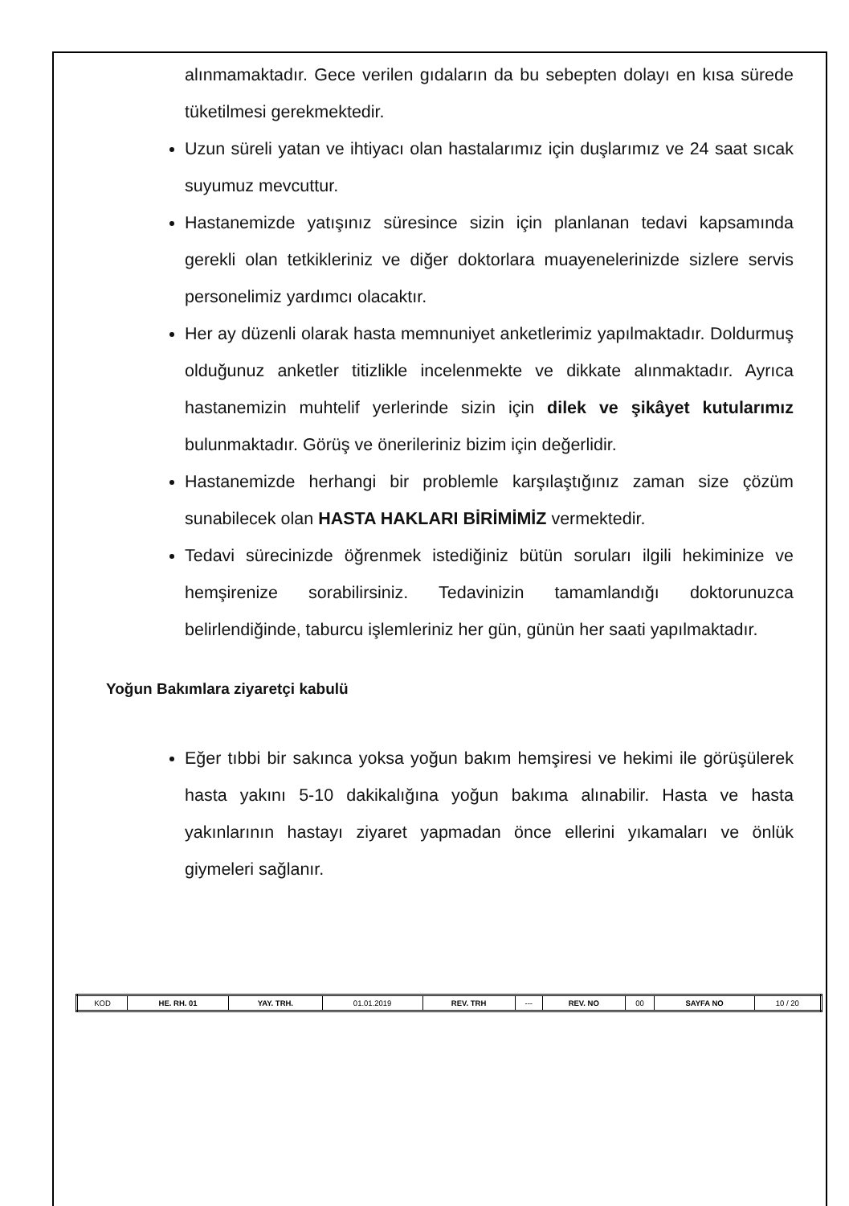alınmamaktadır. Gece verilen gıdaların da bu sebepten dolayı en kısa sürede tüketilmesi gerekmektedir.
Uzun süreli yatan ve ihtiyacı olan hastalarımız için duşlarımız ve 24 saat sıcak suyumuz mevcuttur.
Hastanemizde yatışınız süresince sizin için planlanan tedavi kapsamında gerekli olan tetkikleriniz ve diğer doktorlara muayenelerinizde sizlere servis personelimiz yardımcı olacaktır.
Her ay düzenli olarak hasta memnuniyet anketlerimiz yapılmaktadır. Doldurmuş olduğunuz anketler titizlikle incelenmekte ve dikkate alınmaktadır. Ayrıca hastanemizin muhtelif yerlerinde sizin için dilek ve şikâyet kutularımız bulunmaktadır. Görüş ve önerileriniz bizim için değerlidir.
Hastanemizde herhangi bir problemle karşılaştığınız zaman size çözüm sunabilecek olan HASTA HAKLARI BİRİMİMİZ vermektedir.
Tedavi sürecinizde öğrenmek istediğiniz bütün soruları ilgili hekiminize ve hemşirenize sorabilirsiniz. Tedavinizin tamamlandığı doktorunuzca belirlendiğinde, taburcu işlemleriniz her gün, günün her saati yapılmaktadır.
Yoğun Bakımlara ziyaretçi kabulü
Eğer tıbbi bir sakınca yoksa yoğun bakım hemşiresi ve hekimi ile görüşülerek hasta yakını 5-10 dakikalığına yoğun bakıma alınabilir. Hasta ve hasta yakınlarının hastayı ziyaret yapmadan önce ellerini yıkamaları ve önlük giymeleri sağlanır.
| KOD | HE. RH. 01 | YAY. TRH. | 01.01.2019 | REV. TRH | --- | REV. NO | 00 | SAYFA NO | 10 / 20 |